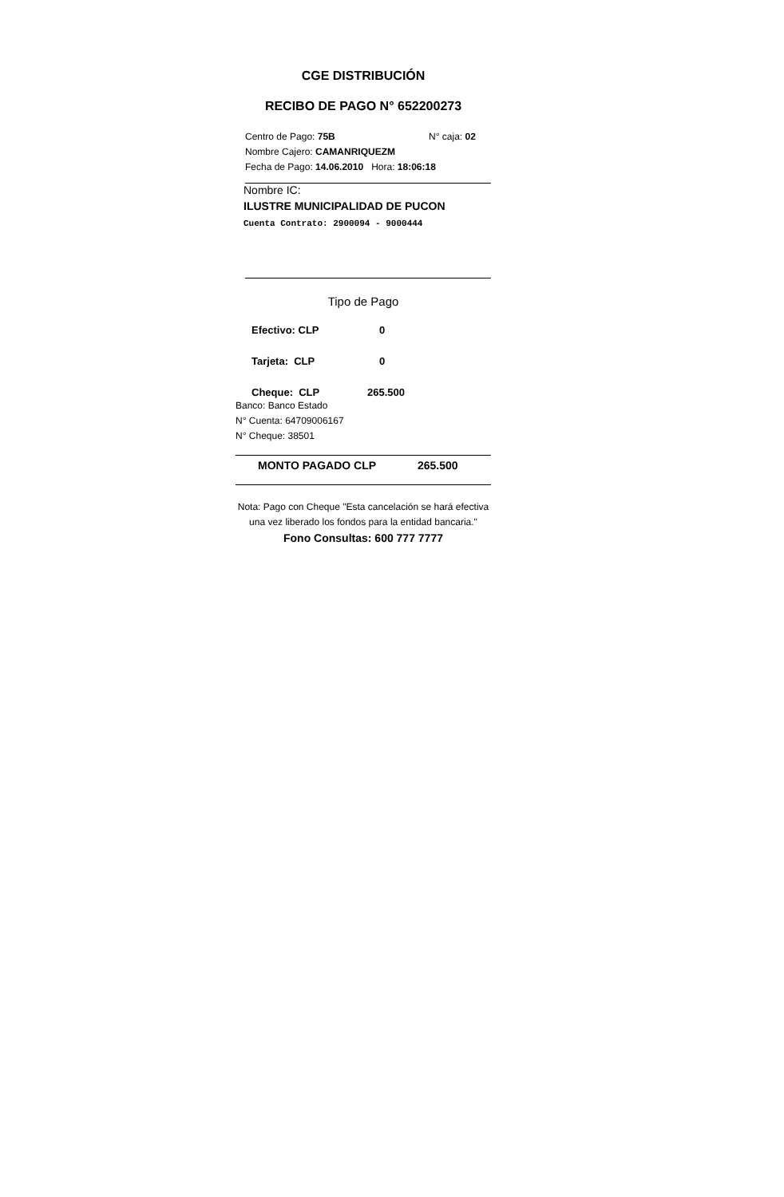CGE DISTRIBUCIÓN
RECIBO DE PAGO N° 652200273
Centro de Pago: 75B N° caja: 02
Nombre Cajero: CAMANRIQUEZM
Fecha de Pago: 14.06.2010 Hora: 18:06:18
Nombre IC:
ILUSTRE MUNICIPALIDAD DE PUCON
Cuenta Contrato: 2900094 - 9000444
Tipo de Pago
Efectivo: CLP 0
Tarjeta: CLP 0
Cheque: CLP 265.500
Banco: Banco Estado
N° Cuenta: 64709006167
N° Cheque: 38501
MONTO PAGADO CLP 265.500
Nota: Pago con Cheque "Esta cancelación se hará efectiva una vez liberado los fondos para la entidad bancaria."
Fono Consultas: 600 777 7777